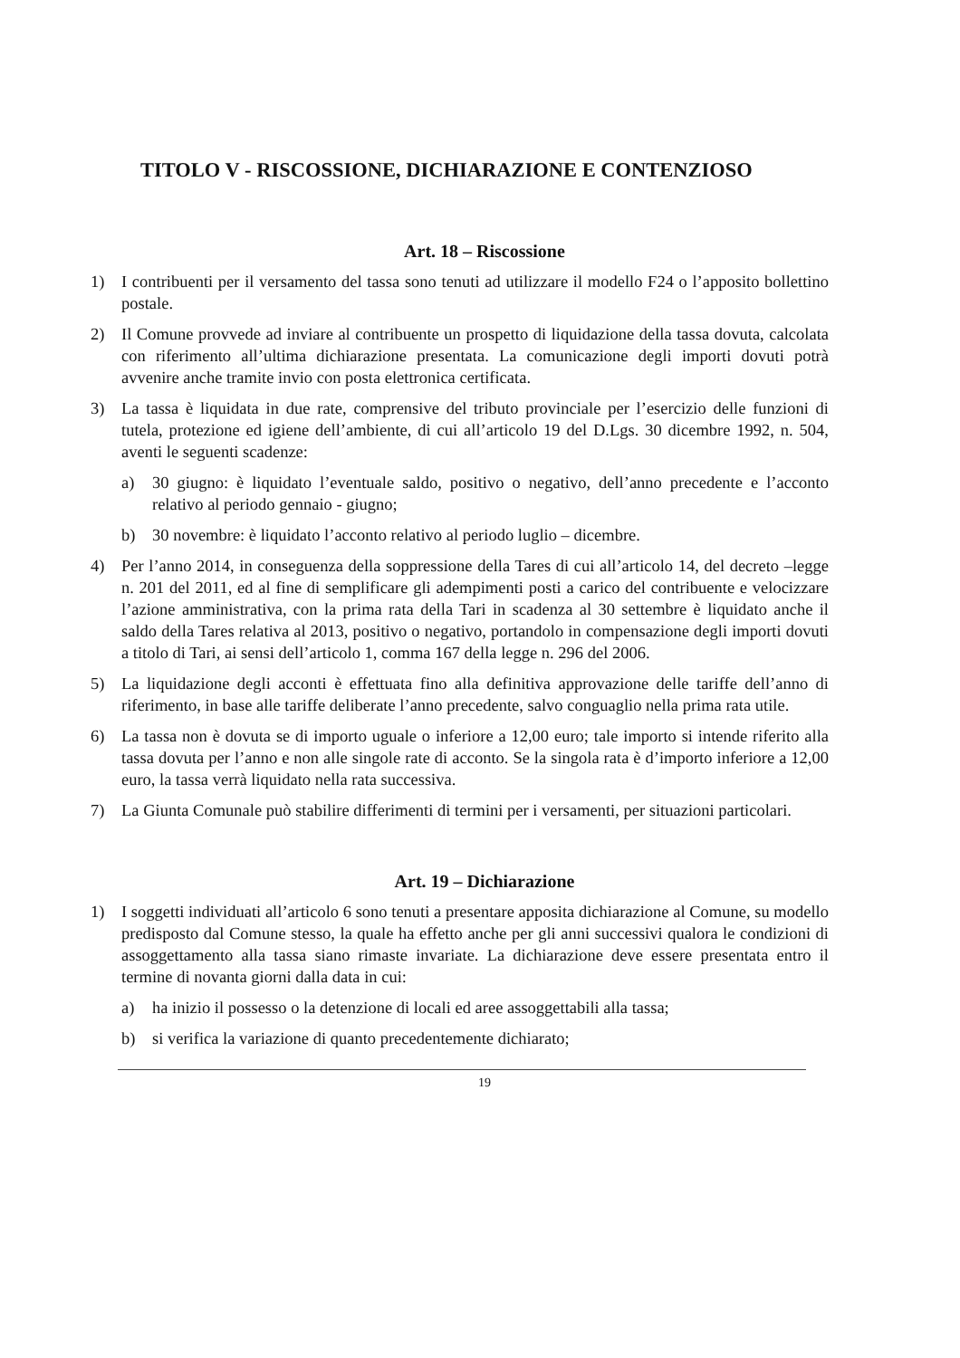TITOLO V - RISCOSSIONE, DICHIARAZIONE E CONTENZIOSO
Art. 18 – Riscossione
1) I contribuenti per il versamento del tassa sono tenuti ad utilizzare il modello F24 o l’apposito bollettino postale.
2) Il Comune provvede ad inviare al contribuente un prospetto di liquidazione della tassa dovuta, calcolata con riferimento all’ultima dichiarazione presentata. La comunicazione degli importi dovuti potrà avvenire anche tramite invio con posta elettronica certificata.
3) La tassa è liquidata in due rate, comprensive del tributo provinciale per l’esercizio delle funzioni di tutela, protezione ed igiene dell’ambiente, di cui all’articolo 19 del D.Lgs. 30 dicembre 1992, n. 504, aventi le seguenti scadenze:
a) 30 giugno: è liquidato l’eventuale saldo, positivo o negativo, dell’anno precedente e l’acconto relativo al periodo gennaio - giugno;
b) 30 novembre: è liquidato l’acconto relativo al periodo luglio – dicembre.
4) Per l’anno 2014, in conseguenza della soppressione della Tares di cui all’articolo 14, del decreto –legge n. 201 del 2011, ed al fine di semplificare gli adempimenti posti a carico del contribuente e velocizzare l’azione amministrativa, con la prima rata della Tari in scadenza al 30 settembre è liquidato anche il saldo della Tares relativa al 2013, positivo o negativo, portandolo in compensazione degli importi dovuti a titolo di Tari, ai sensi dell’articolo 1, comma 167 della legge n. 296 del 2006.
5) La liquidazione degli acconti è effettuata fino alla definitiva approvazione delle tariffe dell’anno di riferimento, in base alle tariffe deliberate l’anno precedente, salvo conguaglio nella prima rata utile.
6) La tassa non è dovuta se di importo uguale o inferiore a 12,00 euro; tale importo si intende riferito alla tassa dovuta per l’anno e non alle singole rate di acconto. Se la singola rata è d’importo inferiore a 12,00 euro, la tassa verrà liquidato nella rata successiva.
7) La Giunta Comunale può stabilire differimenti di termini per i versamenti, per situazioni particolari.
Art. 19 – Dichiarazione
1) I soggetti individuati all’articolo 6 sono tenuti a presentare apposita dichiarazione al Comune, su modello predisposto dal Comune stesso, la quale ha effetto anche per gli anni successivi qualora le condizioni di assoggettamento alla tassa siano rimaste invariate. La dichiarazione deve essere presentata entro il termine di novanta giorni dalla data in cui:
a) ha inizio il possesso o la detenzione di locali ed aree assoggettabili alla tassa;
b) si verifica la variazione di quanto precedentemente dichiarato;
19